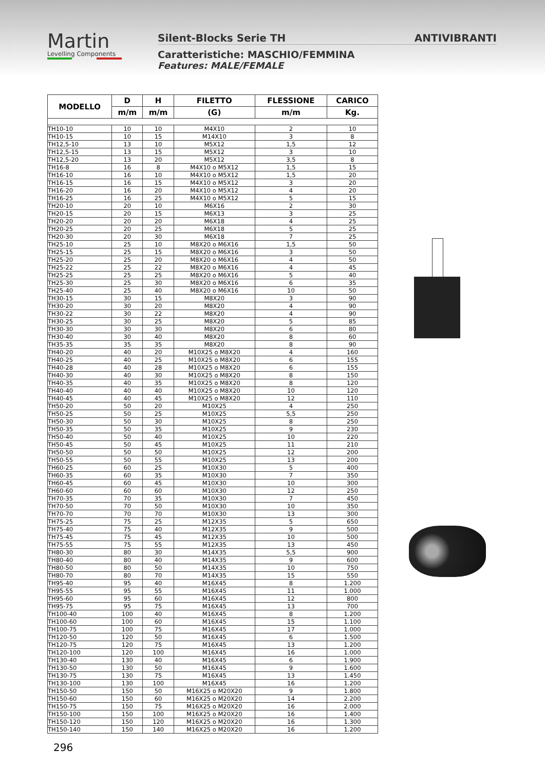Martin
Levelling Components
Silent-Blocks Serie TH ANTIVIBRANTI
Caratteristiche: MASCHIO/FEMMINA
Features: MALE/FEMALE
| MODELLO | D | H | FILETTO | FLESSIONE | CARICO |
| --- | --- | --- | --- | --- | --- |
| | m/m | m/m | (G) | m/m | Kg. |
| TH10-10 | 10 | 10 | M4X10 | 2 | 10 |
| TH10-15 | 10 | 15 | M14X10 | 3 | 8 |
| TH12,5-10 | 13 | 10 | M5X12 | 1,5 | 12 |
| TH12,5-15 | 13 | 15 | M5X12 | 3 | 10 |
| TH12,5-20 | 13 | 20 | M5X12 | 3,5 | 8 |
| TH16-8 | 16 | 8 | M4X10 o M5X12 | 1,5 | 15 |
| TH16-10 | 16 | 10 | M4X10 o M5X12 | 1,5 | 20 |
| TH16-15 | 16 | 15 | M4X10 o M5X12 | 3 | 20 |
| TH16-20 | 16 | 20 | M4X10 o M5X12 | 4 | 20 |
| TH16-25 | 16 | 25 | M4X10 o M5X12 | 5 | 15 |
| TH20-10 | 20 | 10 | M6X16 | 2 | 30 |
| TH20-15 | 20 | 15 | M6X13 | 3 | 25 |
| TH20-20 | 20 | 20 | M6X18 | 4 | 25 |
| TH20-25 | 20 | 25 | M6X18 | 5 | 25 |
| TH20-30 | 20 | 30 | M6X18 | 7 | 25 |
| TH25-10 | 25 | 10 | M8X20 o M6X16 | 1,5 | 50 |
| TH25-15 | 25 | 15 | M8X20 o M6X16 | 3 | 50 |
| TH25-20 | 25 | 20 | M8X20 o M6X16 | 4 | 50 |
| TH25-22 | 25 | 22 | M8X20 o M6X16 | 4 | 45 |
| TH25-25 | 25 | 25 | M8X20 o M6X16 | 5 | 40 |
| TH25-30 | 25 | 30 | M8X20 o M6X16 | 6 | 35 |
| TH25-40 | 25 | 40 | M8X20 o M6X16 | 10 | 50 |
| TH30-15 | 30 | 15 | M8X20 | 3 | 90 |
| TH30-20 | 30 | 20 | M8X20 | 4 | 90 |
| TH30-22 | 30 | 22 | M8X20 | 4 | 90 |
| TH30-25 | 30 | 25 | M8X20 | 5 | 85 |
| TH30-30 | 30 | 30 | M8X20 | 6 | 80 |
| TH30-40 | 30 | 40 | M8X20 | 8 | 60 |
| TH35-35 | 35 | 35 | M8X20 | 8 | 90 |
| TH40-20 | 40 | 20 | M10X25 o M8X20 | 4 | 160 |
| TH40-25 | 40 | 25 | M10X25 o M8X20 | 6 | 155 |
| TH40-28 | 40 | 28 | M10X25 o M8X20 | 6 | 155 |
| TH40-30 | 40 | 30 | M10X25 o M8X20 | 8 | 150 |
| TH40-35 | 40 | 35 | M10X25 o M8X20 | 8 | 120 |
| TH40-40 | 40 | 40 | M10X25 o M8X20 | 10 | 120 |
| TH40-45 | 40 | 45 | M10X25 o M8X20 | 12 | 110 |
| TH50-20 | 50 | 20 | M10X25 | 4 | 250 |
| TH50-25 | 50 | 25 | M10X25 | 5,5 | 250 |
| TH50-30 | 50 | 30 | M10X25 | 8 | 250 |
| TH50-35 | 50 | 35 | M10X25 | 9 | 230 |
| TH50-40 | 50 | 40 | M10X25 | 10 | 220 |
| TH50-45 | 50 | 45 | M10X25 | 11 | 210 |
| TH50-50 | 50 | 50 | M10X25 | 12 | 200 |
| TH50-55 | 50 | 55 | M10X25 | 13 | 200 |
| TH60-25 | 60 | 25 | M10X30 | 5 | 400 |
| TH60-35 | 60 | 35 | M10X30 | 7 | 350 |
| TH60-45 | 60 | 45 | M10X30 | 10 | 300 |
| TH60-60 | 60 | 60 | M10X30 | 12 | 250 |
| TH70-35 | 70 | 35 | M10X30 | 7 | 450 |
| TH70-50 | 70 | 50 | M10X30 | 10 | 350 |
| TH70-70 | 70 | 70 | M10X30 | 13 | 300 |
| TH75-25 | 75 | 25 | M12X35 | 5 | 650 |
| TH75-40 | 75 | 40 | M12X35 | 9 | 500 |
| TH75-45 | 75 | 45 | M12X35 | 10 | 500 |
| TH75-55 | 75 | 55 | M12X35 | 13 | 450 |
| TH80-30 | 80 | 30 | M14X35 | 5,5 | 900 |
| TH80-40 | 80 | 40 | M14X35 | 9 | 600 |
| TH80-50 | 80 | 50 | M14X35 | 10 | 750 |
| TH80-70 | 80 | 70 | M14X35 | 15 | 550 |
| TH95-40 | 95 | 40 | M16X45 | 8 | 1.200 |
| TH95-55 | 95 | 55 | M16X45 | 11 | 1.000 |
| TH95-60 | 95 | 60 | M16X45 | 12 | 800 |
| TH95-75 | 95 | 75 | M16X45 | 13 | 700 |
| TH100-40 | 100 | 40 | M16X45 | 8 | 1.200 |
| TH100-60 | 100 | 60 | M16X45 | 15 | 1.100 |
| TH100-75 | 100 | 75 | M16X45 | 17 | 1.000 |
| TH120-50 | 120 | 50 | M16X45 | 6 | 1.500 |
| TH120-75 | 120 | 75 | M16X45 | 13 | 1.200 |
| TH120-100 | 120 | 100 | M16X45 | 16 | 1.000 |
| TH130-40 | 130 | 40 | M16X45 | 6 | 1.900 |
| TH130-50 | 130 | 50 | M16X45 | 9 | 1.600 |
| TH130-75 | 130 | 75 | M16X45 | 13 | 1.450 |
| TH130-100 | 130 | 100 | M16X45 | 16 | 1.200 |
| TH150-50 | 150 | 50 | M16X25 o M20X20 | 9 | 1.800 |
| TH150-60 | 150 | 60 | M16X25 o M20X20 | 14 | 2.200 |
| TH150-75 | 150 | 75 | M16X25 o M20X20 | 16 | 2.000 |
| TH150-100 | 150 | 100 | M16X25 o M20X20 | 16 | 1.400 |
| TH150-120 | 150 | 120 | M16X25 o M20X20 | 16 | 1.300 |
| TH150-140 | 150 | 140 | M16X25 o M20X20 | 16 | 1.200 |
296